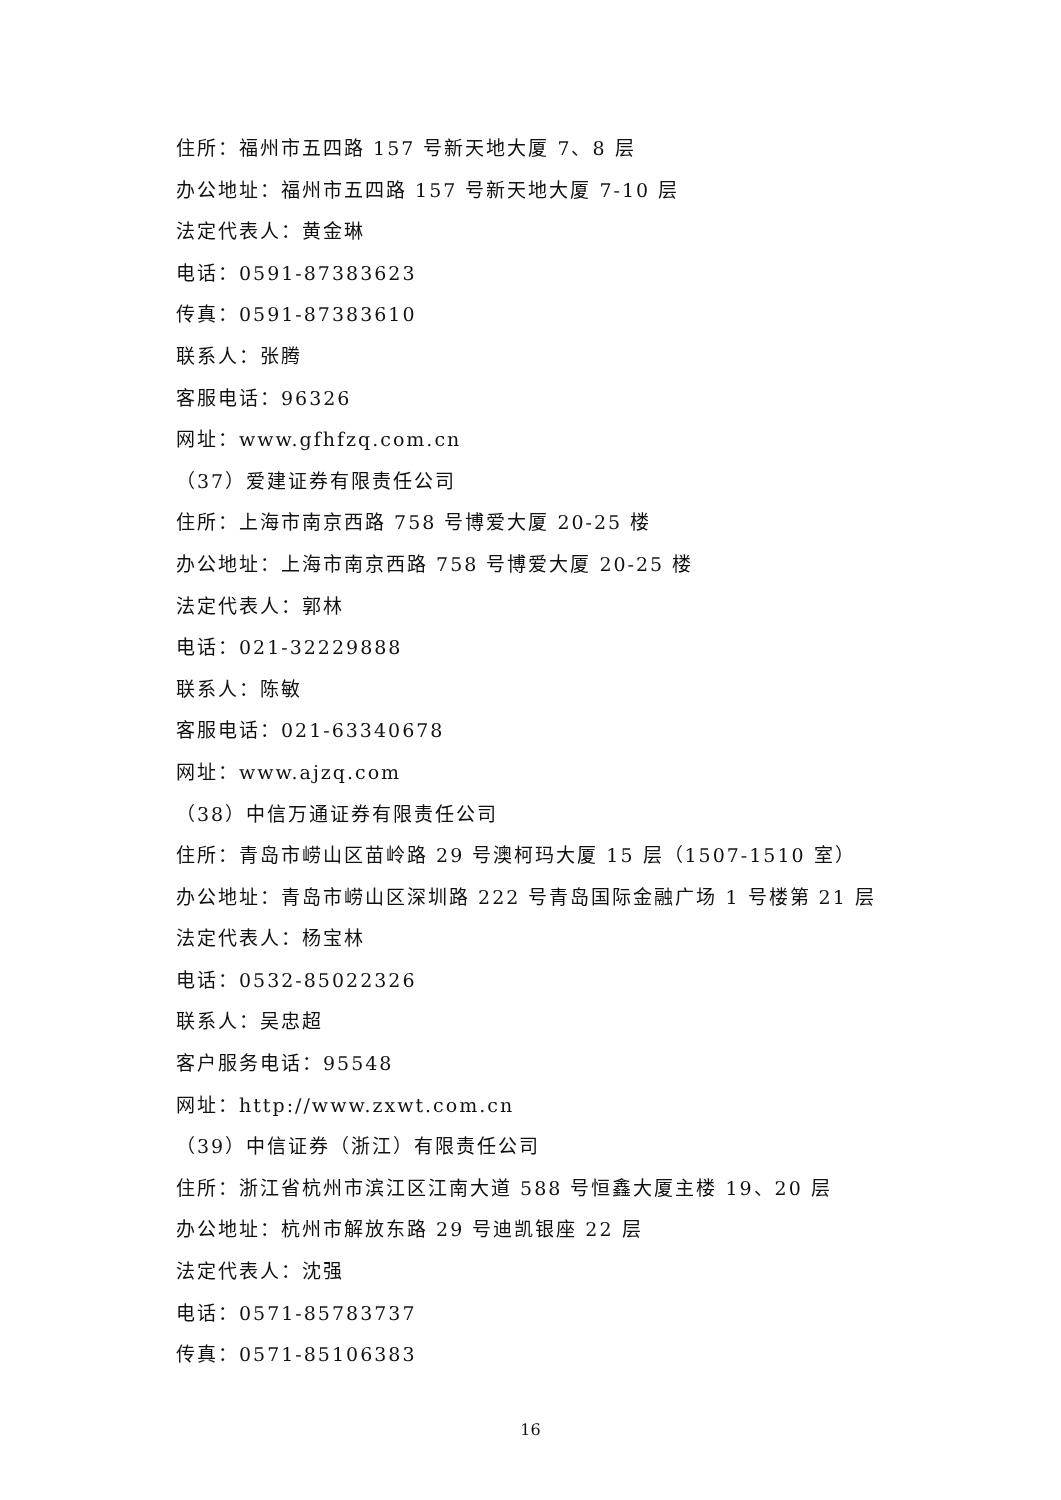住所：福州市五四路 157 号新天地大厦 7、8 层
办公地址：福州市五四路 157 号新天地大厦 7-10 层
法定代表人：黄金琳
电话：0591-87383623
传真：0591-87383610
联系人：张腾
客服电话：96326
网址：www.gfhfzq.com.cn
（37）爱建证券有限责任公司
住所：上海市南京西路 758 号博爱大厦 20-25 楼
办公地址：上海市南京西路 758 号博爱大厦 20-25 楼
法定代表人：郭林
电话：021-32229888
联系人：陈敏
客服电话：021-63340678
网址：www.ajzq.com
（38）中信万通证券有限责任公司
住所：青岛市崂山区苗岭路 29 号澳柯玛大厦 15 层（1507-1510 室）
办公地址：青岛市崂山区深圳路 222 号青岛国际金融广场 1 号楼第 21 层
法定代表人：杨宝林
电话：0532-85022326
联系人：吴忠超
客户服务电话：95548
网址：http://www.zxwt.com.cn
（39）中信证券（浙江）有限责任公司
住所：浙江省杭州市滨江区江南大道 588 号恒鑫大厦主楼 19、20 层
办公地址：杭州市解放东路 29 号迪凯银座 22 层
法定代表人：沈强
电话：0571-85783737
传真：0571-85106383
16